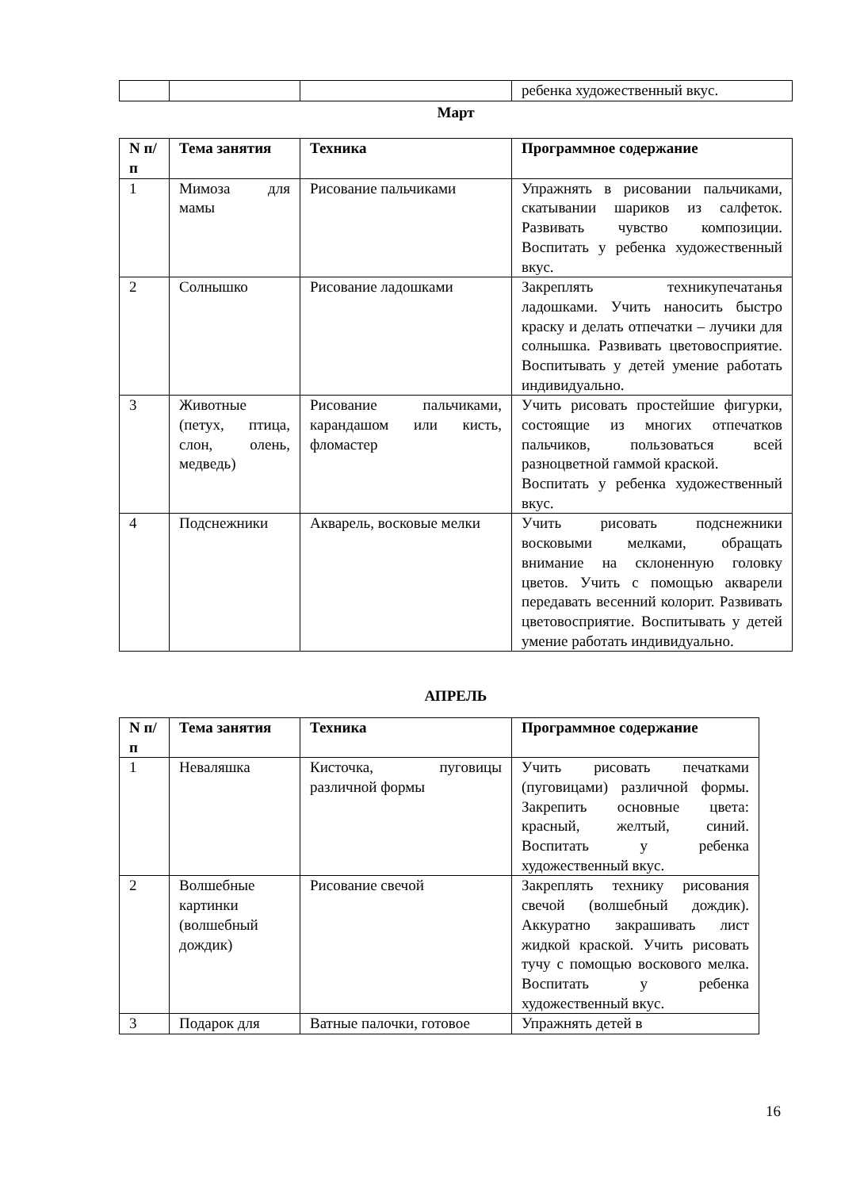| | | | ребенка художественный вкус. |
Март
| N п/п | Тема занятия | Техника | Программное содержание |
| --- | --- | --- | --- |
| 1 | Мимоза для мамы | Рисование пальчиками | Упражнять в рисовании пальчиками, скатывании шариков из салфеток. Развивать чувство композиции. Воспитать у ребенка художественный вкус. |
| 2 | Солнышко | Рисование ладошками | Закреплять техникупечатанья ладошками. Учить наносить быстро краску и делать отпечатки – лучики для солнышка. Развивать цветовосприятие. Воспитывать у детей умение работать индивидуально. |
| 3 | Животные (петух, птица, слон, олень, медведь) | Рисование пальчиками, карандашом или кисть, фломастер | Учить рисовать простейшие фигурки, состоящие из многих отпечатков пальчиков, пользоваться всей разноцветной гаммой краской. Воспитать у ребенка художественный вкус. |
| 4 | Подснежники | Акварель, восковые мелки | Учить рисовать подснежники восковыми мелками, обращать внимание на склоненную головку цветов. Учить с помощью акварели передавать весенний колорит. Развивать цветовосприятие. Воспитывать у детей умение работать индивидуально. |
АПРЕЛЬ
| N п/п | Тема занятия | Техника | Программное содержание |
| --- | --- | --- | --- |
| 1 | Неваляшка | Кисточка, пуговицы различной формы | Учить рисовать печатками (пуговицами) различной формы. Закрепить основные цвета: красный, желтый, синий. Воспитать у ребенка художественный вкус. |
| 2 | Волшебные картинки (волшебный дождик) | Рисование свечой | Закреплять технику рисования свечой (волшебный дождик). Аккуратно закрашивать лист жидкой краской. Учить рисовать тучу с помощью воскового мелка. Воспитать у ребенка художественный вкус. |
| 3 | Подарок для | Ватные палочки, готовое | Упражнять детей в |
16